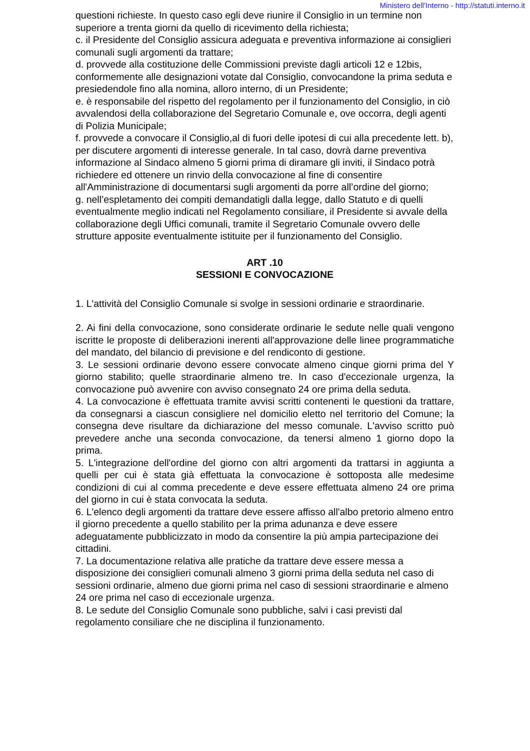Ministero dell'Interno - http://statuti.interno.it
questioni richieste. In questo caso egli deve riunire il Consiglio in un termine non superiore a trenta giorni da quello di ricevimento della richiesta;
c. il Presidente del Consiglio assicura adeguata e preventiva informazione ai consiglieri comunali sugli argomenti da trattare;
d. provvede alla costituzione delle Commissioni previste dagli articoli 12 e 12bis, conformemente alle designazioni votate dal Consiglio, convocandone la prima seduta e presiedendole fino alla nomina, alloro interno, di un Presidente;
e. è responsabile del rispetto del regolamento per il funzionamento del Consiglio, in ciò avvalendosi della collaborazione del Segretario Comunale e, ove occorra, degli agenti di Polizia Municipale;
f. provvede a convocare il Consiglio,al di fuori delle ipotesi di cui alla precedente lett. b), per discutere argomenti di interesse generale. In tal caso, dovrà darne preventiva informazione al Sindaco almeno 5 giorni prima di diramare gli inviti, il Sindaco potrà richiedere ed ottenere un rinvio della convocazione al fine di consentire all'Amministrazione di documentarsi sugli argomenti da porre all’ordine del giorno;
g. nell’espletamento dei compiti demandatigli dalla legge, dallo Statuto e di quelli eventualmente meglio indicati nel Regolamento consiliare, il Presidente si avvale della collaborazione degli Uffici comunali, tramite il Segretario Comunale ovvero delle strutture apposite eventualmente istituite per il funzionamento del Consiglio.
ART .10
SESSIONI E CONVOCAZIONE
1. L'attività del Consiglio Comunale si svolge in sessioni ordinarie e straordinarie.
2. Ai fini della convocazione, sono considerate ordinarie le sedute nelle quali vengono iscritte le proposte di deliberazioni inerenti all'approvazione delle linee programmatiche del mandato, del bilancio di previsione e del rendiconto di gestione.
3. Le sessioni ordinarie devono essere convocate almeno cinque giorni prima del Y giorno stabilito; quelle straordinarie almeno tre. In caso d'eccezionale urgenza, la convocazione può avvenire con avviso consegnato 24 ore prima della seduta.
4. La convocazione è effettuata tramite avvisi scritti contenenti le questioni da trattare, da consegnarsi a ciascun consigliere nel domicilio eletto nel territorio del Comune; la consegna deve risultare da dichiarazione del messo comunale. L'avviso scritto può prevedere anche una seconda convocazione, da tenersi almeno 1 giorno dopo la prima.
5. L'integrazione dell'ordine del giorno con altri argomenti da trattarsi in aggiunta a quelli per cui è stata già effettuata la convocazione è sottoposta alle medesime condizioni di cui al comma precedente e deve essere effettuata almeno 24 ore prima del giorno in cui è stata convocata la seduta.
6. L'elenco degli argomenti da trattare deve essere affisso all'albo pretorio almeno entro il giorno precedente a quello stabilito per la prima adunanza e deve essere adeguatamente pubblicizzato in modo da consentire la più ampia partecipazione dei cittadini.
7. La documentazione relativa alle pratiche da trattare deve essere messa a disposizione dei consiglieri comunali almeno 3 giorni prima della seduta nel caso di sessioni ordinarie, almeno due giorni prima nel caso di sessioni straordinarie e almeno 24 ore prima nel caso di eccezionale urgenza.
8. Le sedute del Consiglio Comunale sono pubbliche, salvi i casi previsti dal regolamento consiliare che ne disciplina il funzionamento.